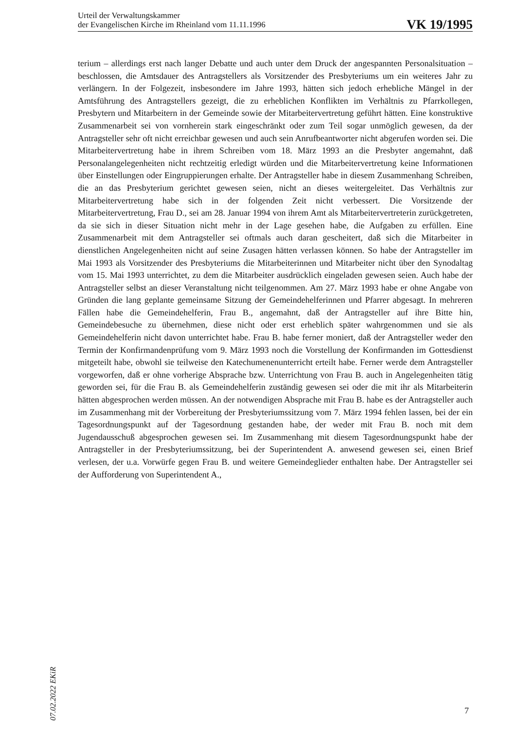Urteil der Verwaltungskammer
der Evangelischen Kirche im Rheinland vom 11.11.1996
VK 19/1995
terium – allerdings erst nach langer Debatte und auch unter dem Druck der angespannten Personalsituation – beschlossen, die Amtsdauer des Antragstellers als Vorsitzender des Presbyteriums um ein weiteres Jahr zu verlängern. In der Folgezeit, insbesondere im Jahre 1993, hätten sich jedoch erhebliche Mängel in der Amtsführung des Antragstellers gezeigt, die zu erheblichen Konflikten im Verhältnis zu Pfarrkollegen, Presbytern und Mitarbeitern in der Gemeinde sowie der Mitarbeitervertretung geführt hätten. Eine konstruktive Zusammenarbeit sei von vornherein stark eingeschränkt oder zum Teil sogar unmöglich gewesen, da der Antragsteller sehr oft nicht erreichbar gewesen und auch sein Anrufbeantworter nicht abgerufen worden sei. Die Mitarbeitervertretung habe in ihrem Schreiben vom 18. März 1993 an die Presbyter angemahnt, daß Personalangelegenheiten nicht rechtzeitig erledigt würden und die Mitarbeitervertretung keine Informationen über Einstellungen oder Eingruppierungen erhalte. Der Antragsteller habe in diesem Zusammenhang Schreiben, die an das Presbyterium gerichtet gewesen seien, nicht an dieses weitergeleitet. Das Verhältnis zur Mitarbeitervertretung habe sich in der folgenden Zeit nicht verbessert. Die Vorsitzende der Mitarbeitervertretung, Frau D., sei am 28. Januar 1994 von ihrem Amt als Mitarbeitervertreterin zurückgetreten, da sie sich in dieser Situation nicht mehr in der Lage gesehen habe, die Aufgaben zu erfüllen. Eine Zusammenarbeit mit dem Antragsteller sei oftmals auch daran gescheitert, daß sich die Mitarbeiter in dienstlichen Angelegenheiten nicht auf seine Zusagen hätten verlassen können. So habe der Antragsteller im Mai 1993 als Vorsitzender des Presbyteriums die Mitarbeiterinnen und Mitarbeiter nicht über den Synodaltag vom 15. Mai 1993 unterrichtet, zu dem die Mitarbeiter ausdrücklich eingeladen gewesen seien. Auch habe der Antragsteller selbst an dieser Veranstaltung nicht teilgenommen. Am 27. März 1993 habe er ohne Angabe von Gründen die lang geplante gemeinsame Sitzung der Gemeindehelferinnen und Pfarrer abgesagt. In mehreren Fällen habe die Gemeindehelferin, Frau B., angemahnt, daß der Antragsteller auf ihre Bitte hin, Gemeindebesuche zu übernehmen, diese nicht oder erst erheblich später wahrgenommen und sie als Gemeindehelferin nicht davon unterrichtet habe. Frau B. habe ferner moniert, daß der Antragsteller weder den Termin der Konfirmandenprüfung vom 9. März 1993 noch die Vorstellung der Konfirmanden im Gottesdienst mitgeteilt habe, obwohl sie teilweise den Katechumenenunterricht erteilt habe. Ferner werde dem Antragsteller vorgeworfen, daß er ohne vorherige Absprache bzw. Unterrichtung von Frau B. auch in Angelegenheiten tätig geworden sei, für die Frau B. als Gemeindehelferin zuständig gewesen sei oder die mit ihr als Mitarbeiterin hätten abgesprochen werden müssen. An der notwendigen Absprache mit Frau B. habe es der Antragsteller auch im Zusammenhang mit der Vorbereitung der Presbyteriumssitzung vom 7. März 1994 fehlen lassen, bei der ein Tagesordnungspunkt auf der Tagesordnung gestanden habe, der weder mit Frau B. noch mit dem Jugendausschuß abgesprochen gewesen sei. Im Zusammenhang mit diesem Tagesordnungspunkt habe der Antragsteller in der Presbyteriumssitzung, bei der Superintendent A. anwesend gewesen sei, einen Brief verlesen, der u.a. Vorwürfe gegen Frau B. und weitere Gemeindeglieder enthalten habe. Der Antragsteller sei der Aufforderung von Superintendent A.,
07.02.2022 EKiR
7